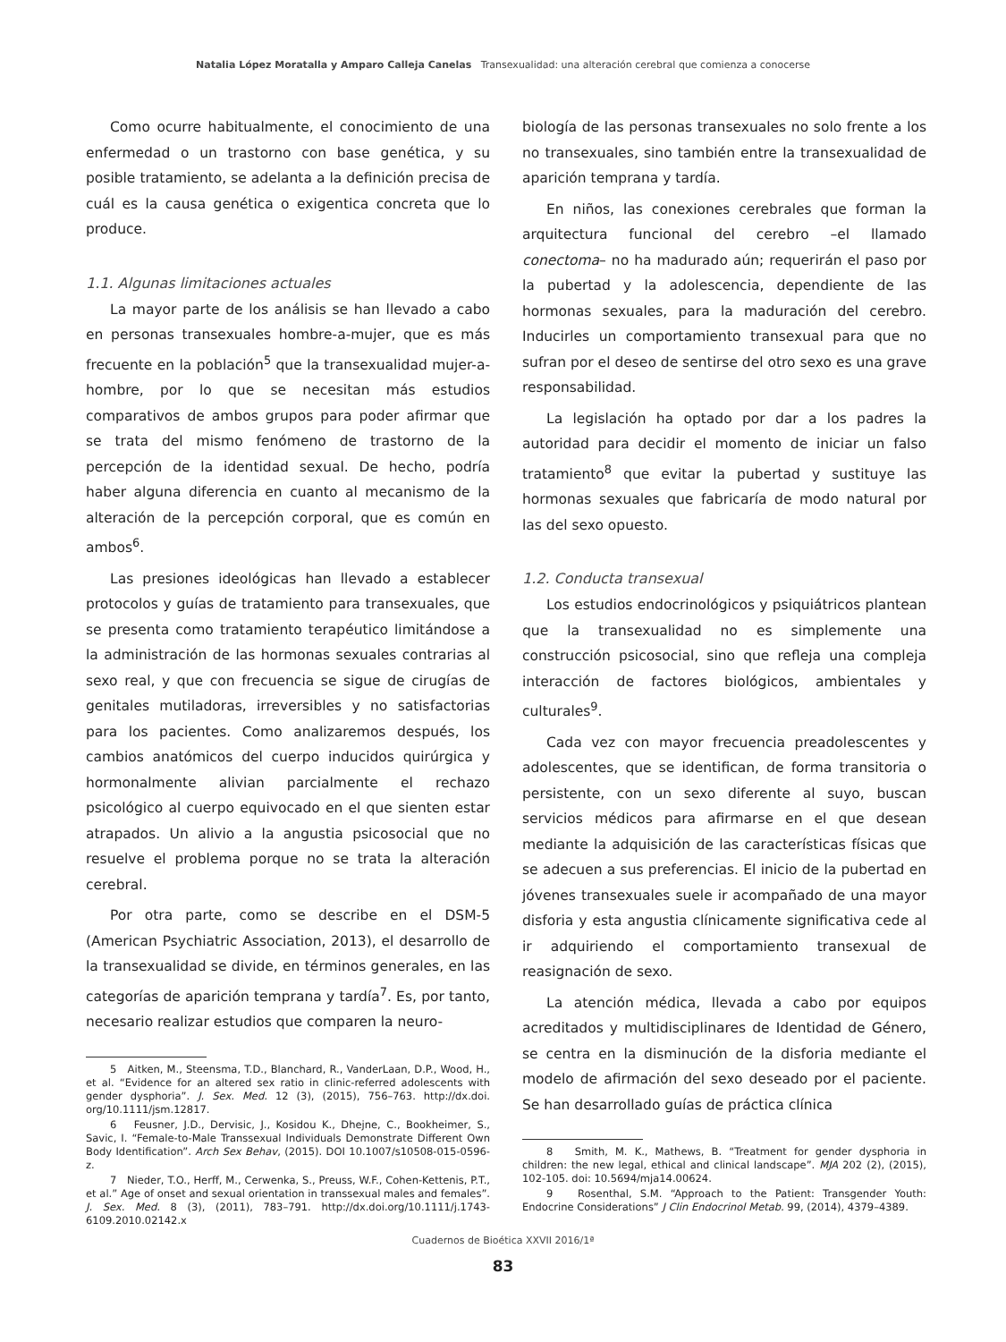Natalia López Moratalla y Amparo Calleja Canelas Transexualidad: una alteración cerebral que comienza a conocerse
Como ocurre habitualmente, el conocimiento de una enfermedad o un trastorno con base genética, y su posible tratamiento, se adelanta a la definición precisa de cuál es la causa genética o exigentica concreta que lo produce.
1.1. Algunas limitaciones actuales
La mayor parte de los análisis se han llevado a cabo en personas transexuales hombre-a-mujer, que es más frecuente en la población<sup>5</sup> que la transexualidad mujer-a-hombre, por lo que se necesitan más estudios comparativos de ambos grupos para poder afirmar que se trata del mismo fenómeno de trastorno de la percepción de la identidad sexual. De hecho, podría haber alguna diferencia en cuanto al mecanismo de la alteración de la percepción corporal, que es común en ambos<sup>6</sup>.
Las presiones ideológicas han llevado a establecer protocolos y guías de tratamiento para transexuales, que se presenta como tratamiento terapéutico limitándose a la administración de las hormonas sexuales contrarias al sexo real, y que con frecuencia se sigue de cirugías de genitales mutiladoras, irreversibles y no satisfactorias para los pacientes. Como analizaremos después, los cambios anatómicos del cuerpo inducidos quirúrgica y hormonalmente alivian parcialmente el rechazo psicológico al cuerpo equivocado en el que sienten estar atrapados. Un alivio a la angustia psicosocial que no resuelve el problema porque no se trata la alteración cerebral.
Por otra parte, como se describe en el DSM-5 (American Psychiatric Association, 2013), el desarrollo de la transexualidad se divide, en términos generales, en las categorías de aparición temprana y tardía<sup>7</sup>. Es, por tanto, necesario realizar estudios que comparen la neuro-
5 Aitken, M., Steensma, T.D., Blanchard, R., VanderLaan, D.P., Wood, H., et al. “Evidence for an altered sex ratio in clinic-referred adolescents with gender dysphoria”. J. Sex. Med. 12 (3), (2015), 756–763. http://dx.doi. org/10.1111/jsm.12817.
6 Feusner, J.D., Dervisic, J., Kosidou K., Dhejne, C., Bookheimer, S., Savic, I. “Female-to-Male Transsexual Individuals Demonstrate Different Own Body Identification”. Arch Sex Behav, (2015). DOI 10.1007/s10508-015-0596-z.
7 Nieder, T.O., Herff, M., Cerwenka, S., Preuss, W.F., Cohen-Kettenis, P.T., et al.” Age of onset and sexual orientation in transsexual males and females”. J. Sex. Med. 8 (3), (2011), 783–791. http://dx.doi.org/10.1111/j.1743-6109.2010.02142.x
biología de las personas transexuales no solo frente a los no transexuales, sino también entre la transexualidad de aparición temprana y tardía.
En niños, las conexiones cerebrales que forman la arquitectura funcional del cerebro –el llamado conectoma– no ha madurado aún; requerirán el paso por la pubertad y la adolescencia, dependiente de las hormonas sexuales, para la maduración del cerebro. Inducirles un comportamiento transexual para que no sufran por el deseo de sentirse del otro sexo es una grave responsabilidad.
La legislación ha optado por dar a los padres la autoridad para decidir el momento de iniciar un falso tratamiento<sup>8</sup> que evitar la pubertad y sustituye las hormonas sexuales que fabricaría de modo natural por las del sexo opuesto.
1.2. Conducta transexual
Los estudios endocrinológicos y psiquiátricos plantean que la transexualidad no es simplemente una construcción psicosocial, sino que refleja una compleja interacción de factores biológicos, ambientales y culturales<sup>9</sup>.
Cada vez con mayor frecuencia preadolescentes y adolescentes, que se identifican, de forma transitoria o persistente, con un sexo diferente al suyo, buscan servicios médicos para afirmarse en el que desean mediante la adquisición de las características físicas que se adecuen a sus preferencias. El inicio de la pubertad en jóvenes transexuales suele ir acompañado de una mayor disforia y esta angustia clínicamente significativa cede al ir adquiriendo el comportamiento transexual de reasignación de sexo.
La atención médica, llevada a cabo por equipos acreditados y multidisciplinares de Identidad de Género, se centra en la disminución de la disforia mediante el modelo de afirmación del sexo deseado por el paciente. Se han desarrollado guías de práctica clínica
8 Smith, M. K., Mathews, B. “Treatment for gender dysphoria in children: the new legal, ethical and clinical landscape”. MJA 202 (2), (2015), 102-105. doi: 10.5694/mja14.00624.
9 Rosenthal, S.M. “Approach to the Patient: Transgender Youth: Endocrine Considerations” J Clin Endocrinol Metab. 99, (2014), 4379–4389.
Cuadernos de Bioética XXVII 2016/1ª
83